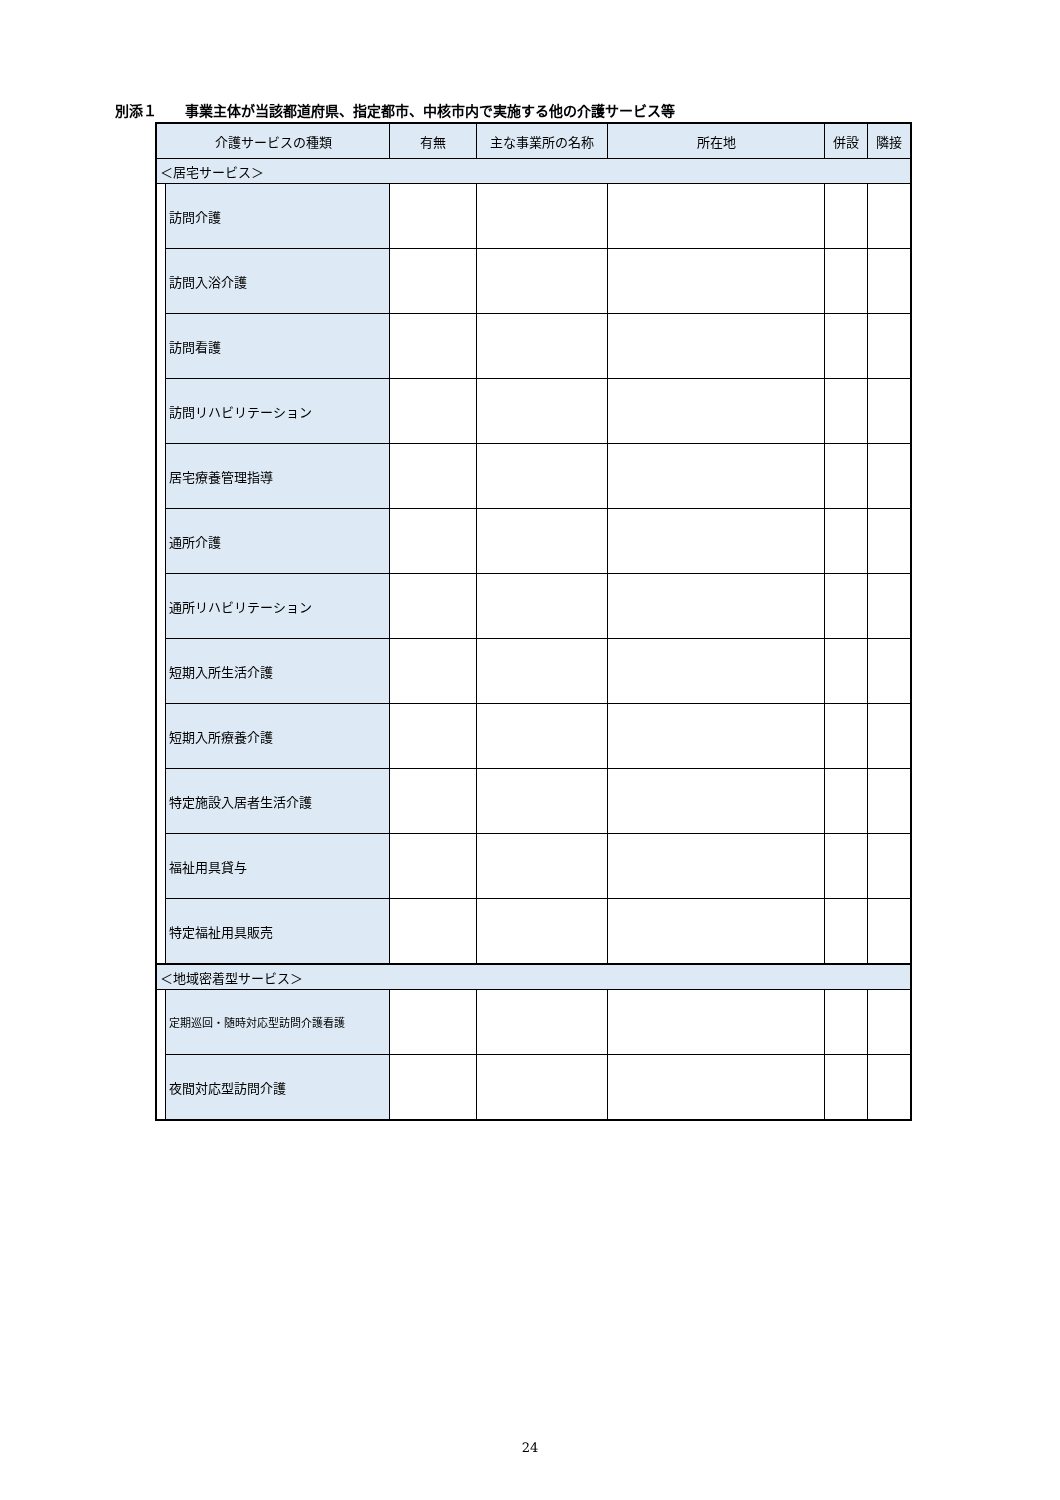別添１　　事業主体が当該都道府県、指定都市、中核市内で実施する他の介護サービス等
| 介護サービスの種類 | | 有無 | 主な事業所の名称 | 所在地 | 併設 | 隣接 |
| --- | --- | --- | --- | --- | --- | --- |
| ＜居宅サービス＞ | | | | | | |
| | 訪問介護 | | | | | |
| | 訪問入浴介護 | | | | | |
| | 訪問看護 | | | | | |
| | 訪問リハビリテーション | | | | | |
| | 居宅療養管理指導 | | | | | |
| | 通所介護 | | | | | |
| | 通所リハビリテーション | | | | | |
| | 短期入所生活介護 | | | | | |
| | 短期入所療養介護 | | | | | |
| | 特定施設入居者生活介護 | | | | | |
| | 福祉用具貸与 | | | | | |
| | 特定福祉用具販売 | | | | | |
| ＜地域密着型サービス＞ | | | | | | |
| | 定期巡回・随時対応型訪問介護看護 | | | | | |
| | 夜間対応型訪問介護 | | | | | |
24